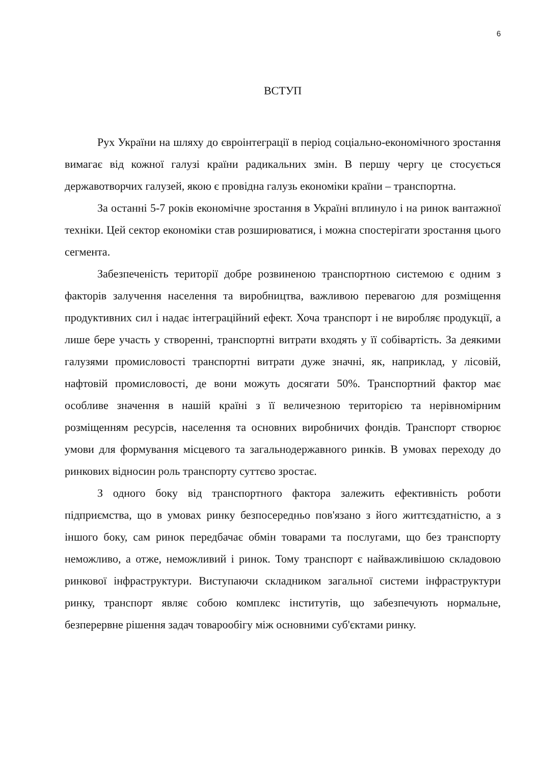6
ВСТУП
Рух України на шляху до євроінтеграції в період соціально-економічного зростання вимагає від кожної галузі країни радикальних змін. В першу чергу це стосується державотворчих галузей, якою є провідна галузь економіки країни – транспортна.
За останні 5-7 років економічне зростання в Україні вплинуло і на ринок вантажної техніки. Цей сектор економіки став розширюватися, і можна спостерігати зростання цього сегмента.
Забезпеченість території добре розвиненою транспортною системою є одним з факторів залучення населення та виробництва, важливою перевагою для розміщення продуктивних сил і надає інтеграційний ефект. Хоча транспорт і не виробляє продукції, а лише бере участь у створенні, транспортні витрати входять у її собівартість. За деякими галузями промисловості транспортні витрати дуже значні, як, наприклад, у лісовій, нафтовій промисловості, де вони можуть досягати 50%. Транспортний фактор має особливе значення в нашій країні з її величезною територією та нерівномірним розміщенням ресурсів, населення та основних виробничих фондів. Транспорт створює умови для формування місцевого та загальнодержавного ринків. В умовах переходу до ринкових відносин роль транспорту суттєво зростає.
З одного боку від транспортного фактора залежить ефективність роботи підприємства, що в умовах ринку безпосередньо пов'язано з його життєздатністю, а з іншого боку, сам ринок передбачає обмін товарами та послугами, що без транспорту неможливо, а отже, неможливий і ринок. Тому транспорт є найважливішою складовою ринкової інфраструктури. Виступаючи складником загальної системи інфраструктури ринку, транспорт являє собою комплекс інститутів, що забезпечують нормальне, безперервне рішення задач товарообігу між основними суб'єктами ринку.